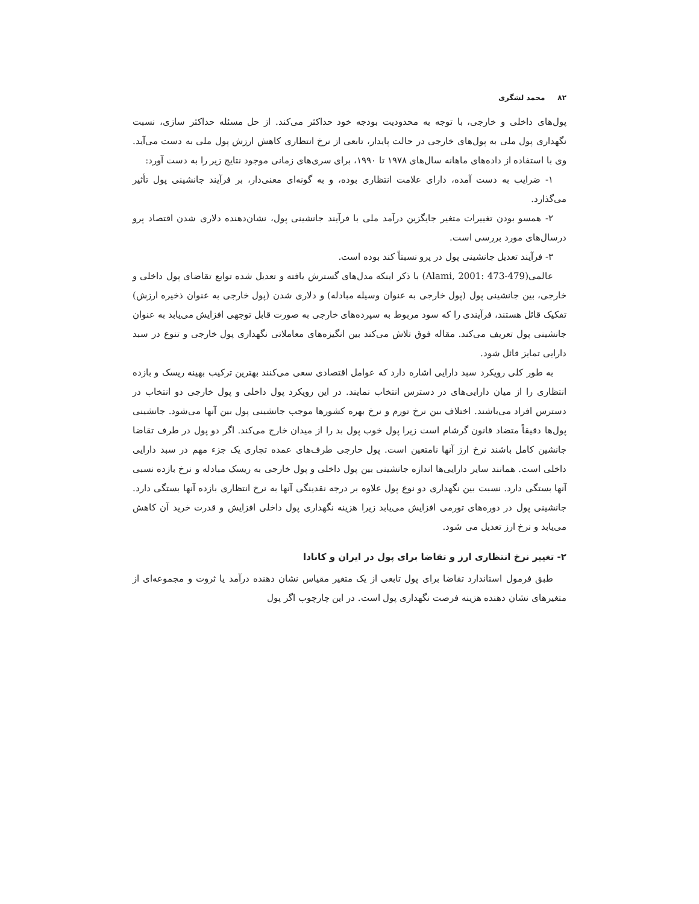۸۲ محمد لشگری
پول‌های داخلی و خارجی، با توجه به محدودیت بودجه خود حداکثر می‌کند. از حل مسئله حداکثر سازی، نسبت نگهداری پول ملی به پول‌های خارجی در حالت پایدار، تابعی از نرخ انتظاری کاهش ارزش پول ملی به دست می‌آید. وی با استفاده از داده‌های ماهانه سال‌های ۱۹۷۸ تا ۱۹۹۰، برای سری‌های زمانی موجود نتایج زیر را به دست آورد:
۱- ضرایب به دست آمده، دارای علامت انتظاری بوده، و به گونه‌ای معنی‌دار، بر فرآیند جانشینی پول تأثیر می‌گذارد.
۲- همسو بودن تغییرات متغیر جایگزین درآمد ملی با فرآیند جانشینی پول، نشان‌دهنده دلاری شدن اقتصاد پرو درسال‌های مورد بررسی است.
۳- فرآیند تعدیل جانشینی پول در پرو نسبتاً کند بوده است.
عالمی(Alami, 2001: 473-479) با ذکر اینکه مدل‌های گسترش یافته و تعدیل شده توابع تقاضای پول داخلی و خارجی، بین جانشینی پول (پول خارجی به عنوان وسیله مبادله) و دلاری شدن (پول خارجی به عنوان ذخیره ارزش) تفکیک قائل هستند، فرآیندی را که سود مربوط به سپرده‌های خارجی به صورت قابل توجهی افزایش می‌یابد به عنوان جانشینی پول تعریف می‌کند. مقاله فوق تلاش می‌کند بین انگیزه‌های معاملاتی نگهداری پول خارجی و تنوع در سبد دارایی تمایز قائل شود.
به طور کلی رویکرد سبد دارایی اشاره دارد که عوامل اقتصادی سعی می‌کنند بهترین ترکیب بهینه ریسک و بازده انتظاری را از میان دارایی‌های در دسترس انتخاب نمایند. در این رویکرد پول داخلی و پول خارجی دو انتخاب در دسترس افراد می‌باشند. اختلاف بین نرخ تورم و نرخ بهره کشورها موجب جانشینی پول بین آنها می‌شود. جانشینی پول‌ها دقیقاً متضاد قانون گرشام است زیرا پول خوب پول بد را از میدان خارج می‌کند. اگر دو پول در طرف تقاضا جانشین کامل باشند نرخ ارز آنها نامتعین است. پول خارجی طرف‌های عمده تجاری یک جزء مهم در سبد دارایی داخلی است. همانند سایر دارایی‌ها اندازه جانشینی بین پول داخلی و پول خارجی به ریسک مبادله و نرخ بازده نسبی آنها بستگی دارد. نسبت بین نگهداری دو نوع پول علاوه بر درجه نقدینگی آنها به نرخ انتظاری بازده آنها بستگی دارد. جانشینی پول در دوره‌های تورمی افزایش می‌یابد زیرا هزینه نگهداری پول داخلی افزایش و قدرت خرید آن کاهش می‌یابد و نرخ ارز تعدیل می شود.
۲- تغییر نرخ انتظاری ارز و تقاضا برای پول در ایران و کانادا
طبق فرمول استاندارد تقاضا برای پول تابعی از یک متغیر مقیاس نشان دهنده درآمد یا ثروت و مجموعه‌ای از متغیرهای نشان دهنده هزینه فرصت نگهداری پول است. در این چارچوب اگر پول